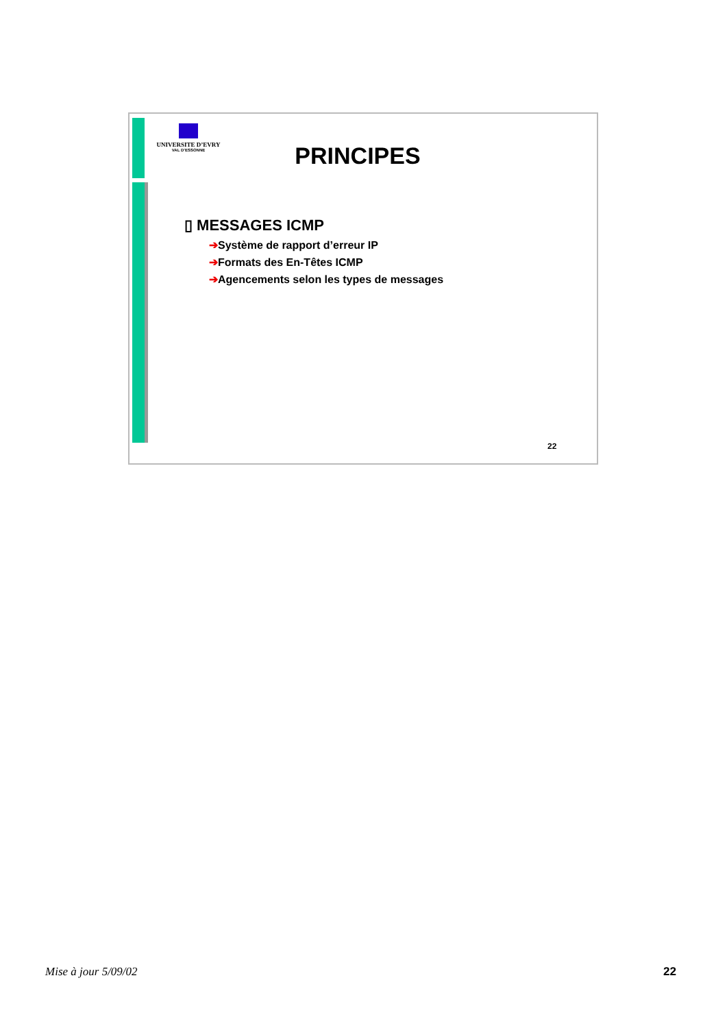UNIVERSITE D’EVRY
VAL D’ESSONNE
PRINCIPES
▯ MESSAGES ICMP
➔Système de rapport d’erreur IP
➔Formats des En-Têtes ICMP
➔Agencements selon les types de messages
22
Mise à jour 5/09/02 22